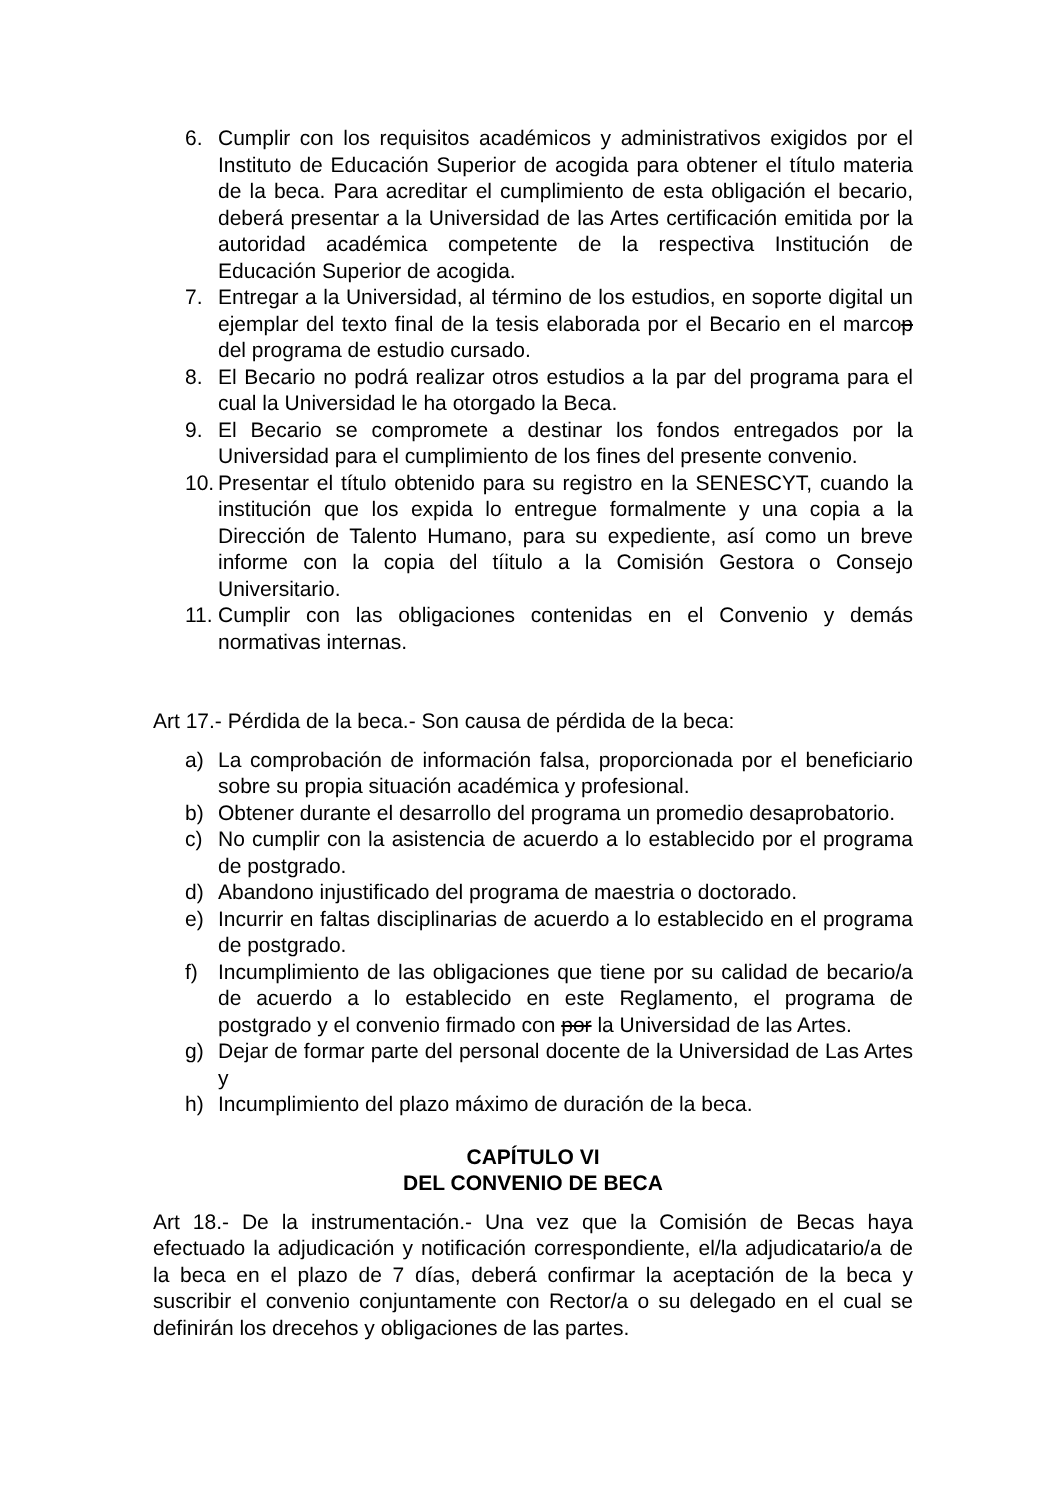6. Cumplir con los requisitos académicos y administrativos exigidos por el Instituto de Educación Superior de acogida para obtener el título materia de la beca. Para acreditar el cumplimiento de esta obligación el becario, deberá presentar a la Universidad de las Artes certificación emitida por la autoridad académica competente de la respectiva Institución de Educación Superior de acogida.
7. Entregar a la Universidad, al término de los estudios, en soporte digital un ejemplar del texto final de la tesis elaborada por el Becario en el marcop del programa de estudio cursado.
8. El Becario no podrá realizar otros estudios a la par del programa para el cual la Universidad le ha otorgado la Beca.
9. El Becario se compromete a destinar los fondos entregados por la Universidad para el cumplimiento de los fines del presente convenio.
10. Presentar el título obtenido para su registro en la SENESCYT, cuando la institución que los expida lo entregue formalmente y una copia a la Dirección de Talento Humano, para su expediente, así como un breve informe con la copia del tíitulo a la Comisión Gestora o Consejo Universitario.
11. Cumplir con las obligaciones contenidas en el Convenio y demás normativas internas.
Art 17.- Pérdida de la beca.- Son causa de pérdida de la beca:
a) La comprobación de información falsa, proporcionada por el beneficiario sobre su propia situación académica y profesional.
b) Obtener durante el desarrollo del programa un promedio desaprobatorio.
c) No cumplir con la asistencia de acuerdo a lo establecido por el programa de postgrado.
d) Abandono injustificado del programa de maestria o doctorado.
e) Incurrir en faltas disciplinarias de acuerdo a lo establecido en el programa de postgrado.
f) Incumplimiento de las obligaciones que tiene por su calidad de becario/a de acuerdo a lo establecido en este Reglamento, el programa de postgrado y el convenio firmado con por la Universidad de las Artes.
g) Dejar de formar parte del personal docente de la Universidad de Las Artes y
h) Incumplimiento del plazo máximo de duración de la beca.
CAPÍTULO VI
DEL CONVENIO DE BECA
Art 18.- De la instrumentación.- Una vez que la Comisión de Becas haya efectuado la adjudicación y notificación correspondiente, el/la adjudicatario/a de la beca en el plazo de 7 días, deberá confirmar la aceptación de la beca y suscribir el convenio conjuntamente con Rector/a o su delegado en el cual se definirán los drecehos y obligaciones de las partes.